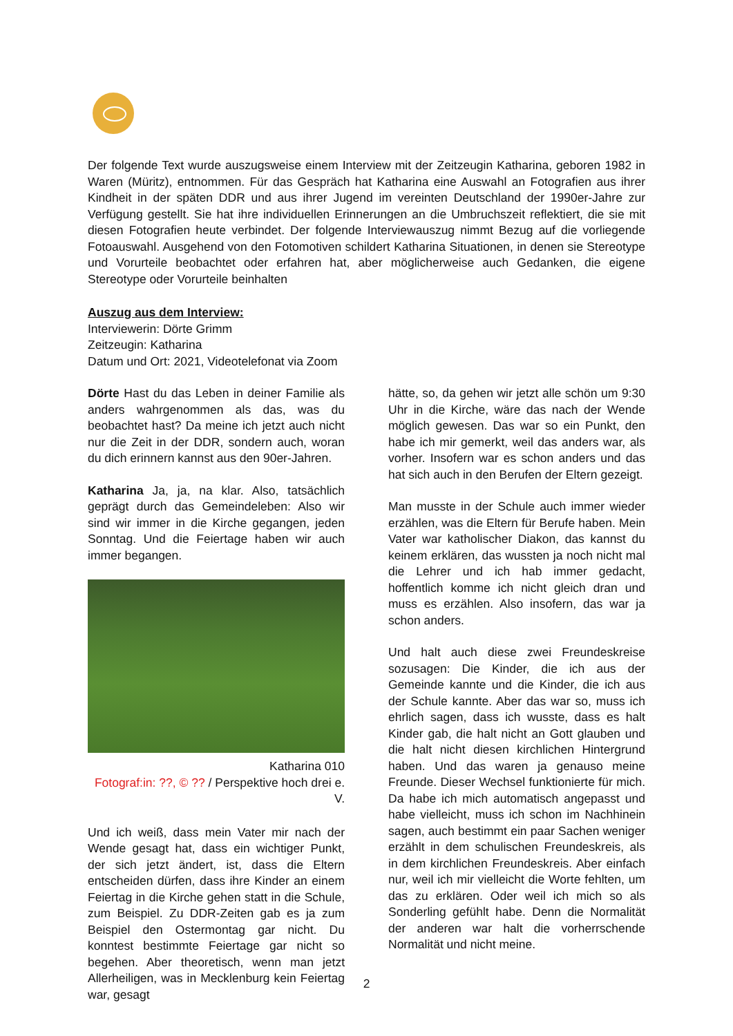Der folgende Text wurde auszugsweise einem Interview mit der Zeitzeugin Katharina, geboren 1982 in Waren (Müritz), entnommen. Für das Gespräch hat Katharina eine Auswahl an Fotografien aus ihrer Kindheit in der späten DDR und aus ihrer Jugend im vereinten Deutschland der 1990er-Jahre zur Verfügung gestellt. Sie hat ihre individuellen Erinnerungen an die Umbruchszeit reflektiert, die sie mit diesen Fotografien heute verbindet. Der folgende Interviewauszug nimmt Bezug auf die vorliegende Fotoauswahl. Ausgehend von den Fotomotiven schildert Katharina Situationen, in denen sie Stereotype und Vorurteile beobachtet oder erfahren hat, aber möglicherweise auch Gedanken, die eigene Stereotype oder Vorurteile beinhalten
Auszug aus dem Interview:
Interviewerin: Dörte Grimm
Zeitzeugin: Katharina
Datum und Ort: 2021, Videotelefonat via Zoom
Dörte Hast du das Leben in deiner Familie als anders wahrgenommen als das, was du beobachtet hast? Da meine ich jetzt auch nicht nur die Zeit in der DDR, sondern auch, woran du dich erinnern kannst aus den 90er-Jahren.
Katharina Ja, ja, na klar. Also, tatsächlich geprägt durch das Gemeindeleben: Also wir sind wir immer in die Kirche gegangen, jeden Sonntag. Und die Feiertage haben wir auch immer begangen.
Katharina 010
Fotograf:in: ??, © ?? / Perspektive hoch drei e. V.
Und ich weiß, dass mein Vater mir nach der Wende gesagt hat, dass ein wichtiger Punkt, der sich jetzt ändert, ist, dass die Eltern entscheiden dürfen, dass ihre Kinder an einem Feiertag in die Kirche gehen statt in die Schule, zum Beispiel. Zu DDR-Zeiten gab es ja zum Beispiel den Ostermontag gar nicht. Du konntest bestimmte Feiertage gar nicht so begehen. Aber theoretisch, wenn man jetzt Allerheiligen, was in Mecklenburg kein Feiertag war, gesagt
hätte, so, da gehen wir jetzt alle schön um 9:30 Uhr in die Kirche, wäre das nach der Wende möglich gewesen. Das war so ein Punkt, den habe ich mir gemerkt, weil das anders war, als vorher. Insofern war es schon anders und das hat sich auch in den Berufen der Eltern gezeigt.
Man musste in der Schule auch immer wieder erzählen, was die Eltern für Berufe haben. Mein Vater war katholischer Diakon, das kannst du keinem erklären, das wussten ja noch nicht mal die Lehrer und ich hab immer gedacht, hoffentlich komme ich nicht gleich dran und muss es erzählen. Also insofern, das war ja schon anders.
Und halt auch diese zwei Freundeskreise sozusagen: Die Kinder, die ich aus der Gemeinde kannte und die Kinder, die ich aus der Schule kannte. Aber das war so, muss ich ehrlich sagen, dass ich wusste, dass es halt Kinder gab, die halt nicht an Gott glauben und die halt nicht diesen kirchlichen Hintergrund haben. Und das waren ja genauso meine Freunde. Dieser Wechsel funktionierte für mich. Da habe ich mich automatisch angepasst und habe vielleicht, muss ich schon im Nachhinein sagen, auch bestimmt ein paar Sachen weniger erzählt in dem schulischen Freundeskreis, als in dem kirchlichen Freundeskreis. Aber einfach nur, weil ich mir vielleicht die Worte fehlten, um das zu erklären. Oder weil ich mich so als Sonderling gefühlt habe. Denn die Normalität der anderen war halt die vorherrschende Normalität und nicht meine.
2